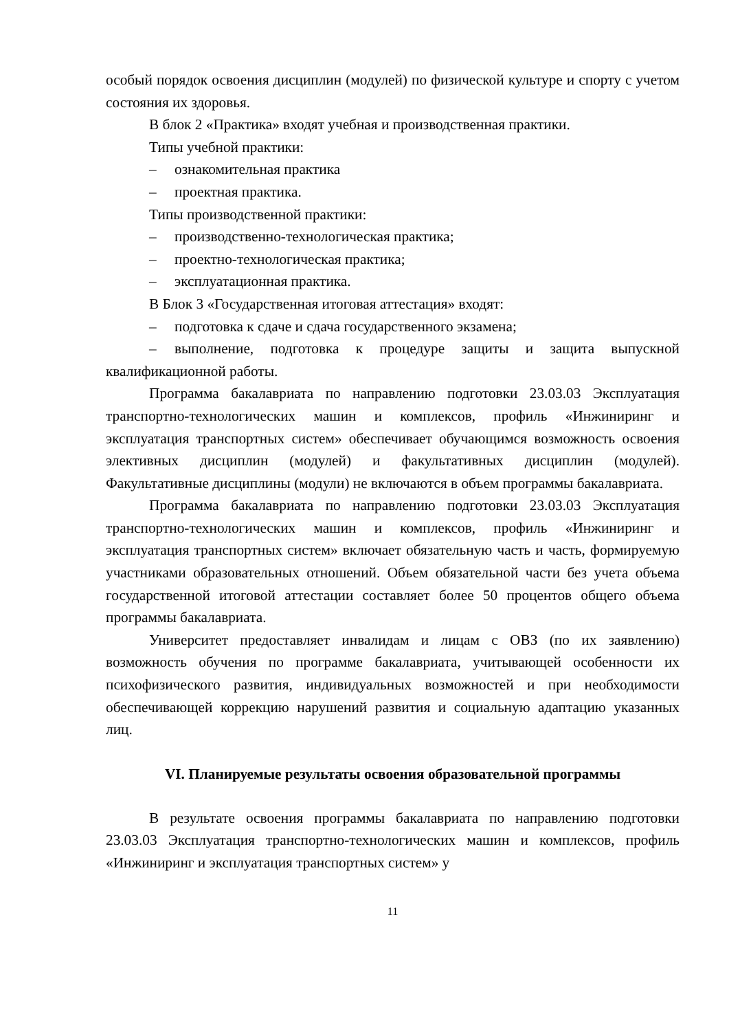особый порядок освоения дисциплин (модулей) по физической культуре и спорту с учетом состояния их здоровья.
В блок 2 «Практика» входят учебная и производственная практики.
Типы учебной практики:
– ознакомительная практика
– проектная практика.
Типы производственной практики:
– производственно-технологическая практика;
– проектно-технологическая практика;
– эксплуатационная практика.
В Блок 3 «Государственная итоговая аттестация» входят:
– подготовка к сдаче и сдача государственного экзамена;
– выполнение, подготовка к процедуре защиты и защита выпускной квалификационной работы.
Программа бакалавриата по направлению подготовки 23.03.03 Эксплуатация транспортно-технологических машин и комплексов, профиль «Инжиниринг и эксплуатация транспортных систем» обеспечивает обучающимся возможность освоения элективных дисциплин (модулей) и факультативных дисциплин (модулей). Факультативные дисциплины (модули) не включаются в объем программы бакалавриата.
Программа бакалавриата по направлению подготовки 23.03.03 Эксплуатация транспортно-технологических машин и комплексов, профиль «Инжиниринг и эксплуатация транспортных систем» включает обязательную часть и часть, формируемую участниками образовательных отношений. Объем обязательной части без учета объема государственной итоговой аттестации составляет более 50 процентов общего объема программы бакалавриата.
Университет предоставляет инвалидам и лицам с ОВЗ (по их заявлению) возможность обучения по программе бакалавриата, учитывающей особенности их психофизического развития, индивидуальных возможностей и при необходимости обеспечивающей коррекцию нарушений развития и социальную адаптацию указанных лиц.
VI. Планируемые результаты освоения образовательной программы
В результате освоения программы бакалавриата по направлению подготовки 23.03.03 Эксплуатация транспортно-технологических машин и комплексов, профиль «Инжиниринг и эксплуатация транспортных систем» у
11